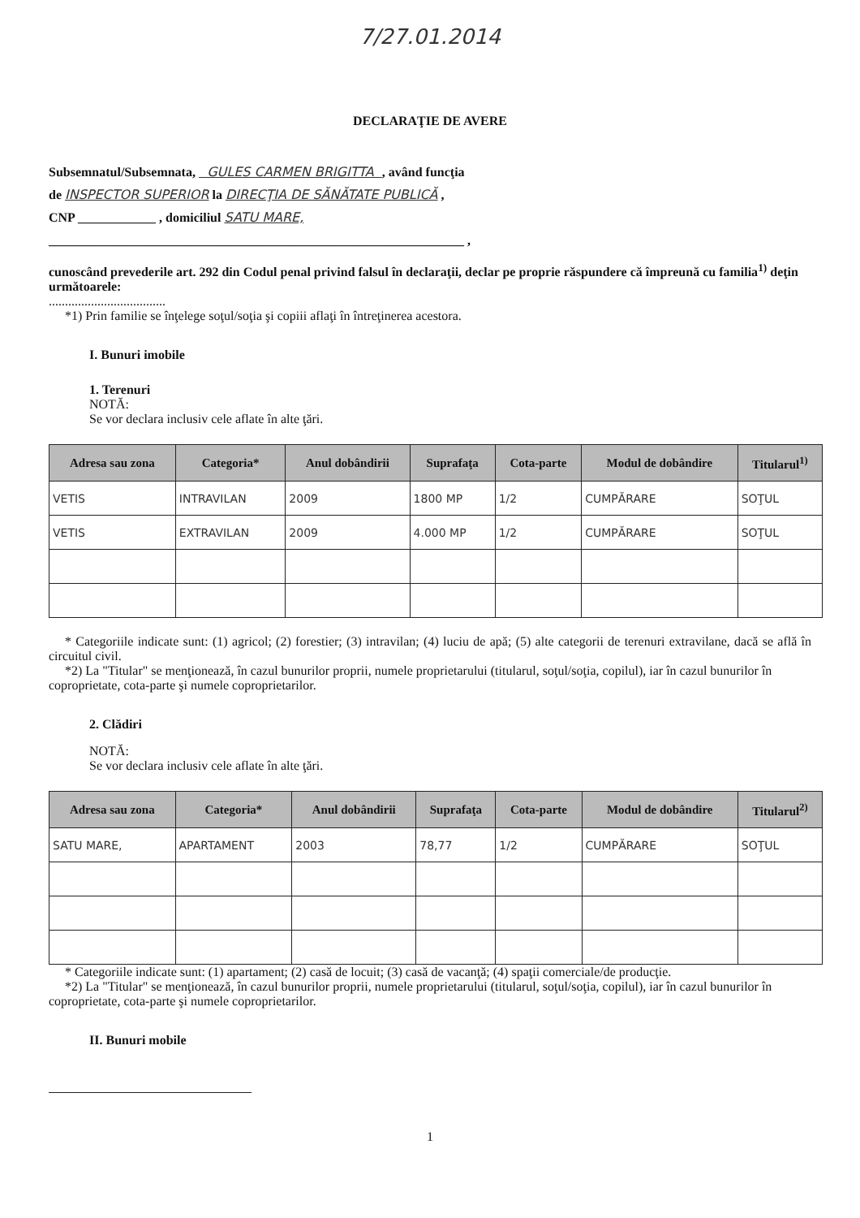7/27.01.2014
DECLARAŢIE DE AVERE
Subsemnatul/Subsemnata, GULES CARMEN BRIGITTA , având funcţia
de INSPECTOR SUPERIOR la DIRECŢIA DE SĂNĂTATE PUBLICĂ ,
CNP ____________ , domiciliul SATU MARE,
________________________________________________________________ ,
cunoscând prevederile art. 292 din Codul penal privind falsul în declaraţii, declar pe proprie răspundere că împreună cu familia<sup>1)</sup> deţin următoarele:
....................................
*1) Prin familie se înţelege soţul/soţia şi copiii aflaţi în întreţinerea acestora.
I. Bunuri imobile
1. Terenuri
NOTĂ:
Se vor declara inclusiv cele aflate în alte ţări.
| Adresa sau zona | Categoria* | Anul dobândirii | Suprafaţa | Cota-parte | Modul de dobândire | Titularul<sup>1)</sup> |
| --- | --- | --- | --- | --- | --- | --- |
| VETIS | INTRAVILAN | 2009 | 1800 MP | 1/2 | CUMPĂRARE | SOŢUL |
| VETIS | EXTRAVILAN | 2009 | 4.000 MP | 1/2 | CUMPĂRARE | SOŢUL |
* Categoriile indicate sunt: (1) agricol; (2) forestier; (3) intravilan; (4) luciu de apă; (5) alte categorii de terenuri extravilane, dacă se află în circuitul civil.
*2) La "Titular" se menţionează, în cazul bunurilor proprii, numele proprietarului (titularul, soţul/soţia, copilul), iar în cazul bunurilor în coproprietate, cota-parte şi numele coproprietarilor.
2. Clădiri
NOTĂ:
Se vor declara inclusiv cele aflate în alte ţări.
| Adresa sau zona | Categoria* | Anul dobândirii | Suprafaţa | Cota-parte | Modul de dobândire | Titularul<sup>2)</sup> |
| --- | --- | --- | --- | --- | --- | --- |
| SATU MARE, | APARTAMENT | 2003 | 78,77 | 1/2 | CUMPĂRARE | SOŢUL |
* Categoriile indicate sunt: (1) apartament; (2) casă de locuit; (3) casă de vacanţă; (4) spaţii comerciale/de producţie.
*2) La "Titular" se menţionează, în cazul bunurilor proprii, numele proprietarului (titularul, soţul/soţia, copilul), iar în cazul bunurilor în coproprietate, cota-parte şi numele coproprietarilor.
II. Bunuri mobile
1